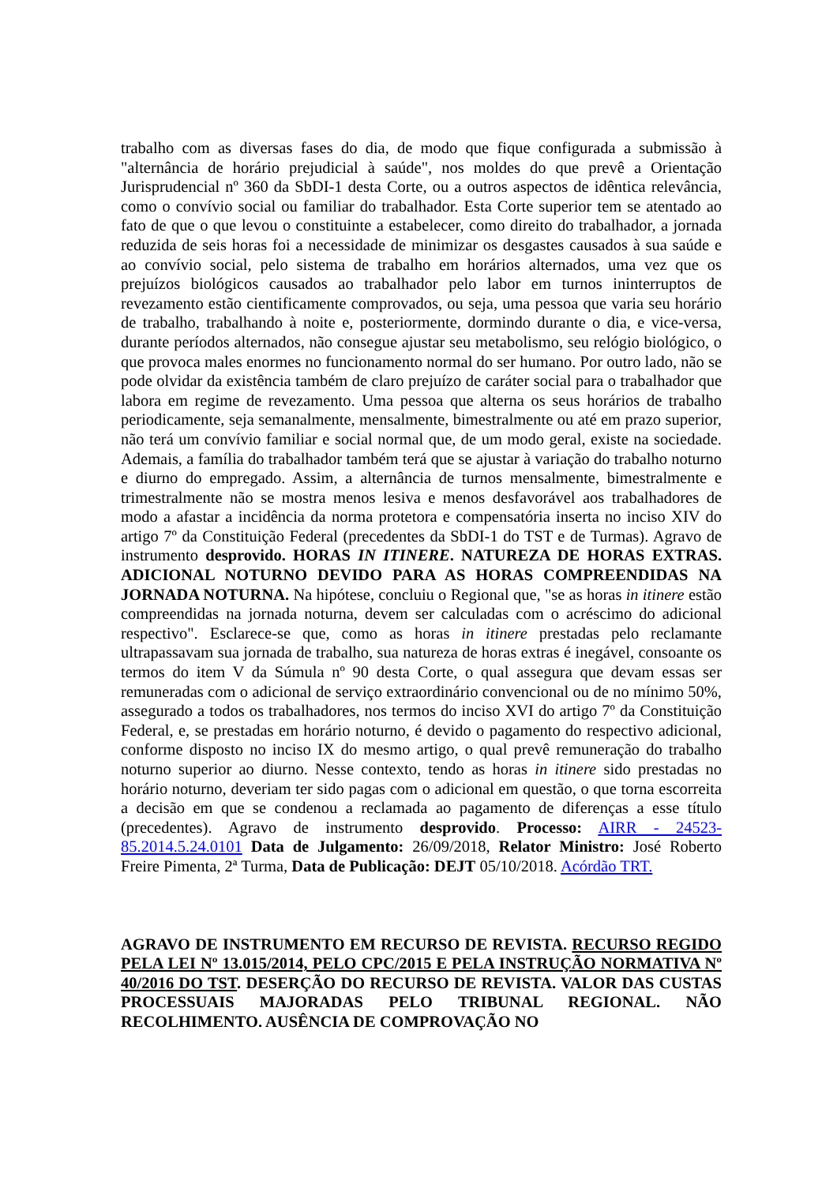trabalho com as diversas fases do dia, de modo que fique configurada a submissão à "alternância de horário prejudicial à saúde", nos moldes do que prevê a Orientação Jurisprudencial nº 360 da SbDI-1 desta Corte, ou a outros aspectos de idêntica relevância, como o convívio social ou familiar do trabalhador. Esta Corte superior tem se atentado ao fato de que o que levou o constituinte a estabelecer, como direito do trabalhador, a jornada reduzida de seis horas foi a necessidade de minimizar os desgastes causados à sua saúde e ao convívio social, pelo sistema de trabalho em horários alternados, uma vez que os prejuízos biológicos causados ao trabalhador pelo labor em turnos ininterruptos de revezamento estão cientificamente comprovados, ou seja, uma pessoa que varia seu horário de trabalho, trabalhando à noite e, posteriormente, dormindo durante o dia, e vice-versa, durante períodos alternados, não consegue ajustar seu metabolismo, seu relógio biológico, o que provoca males enormes no funcionamento normal do ser humano. Por outro lado, não se pode olvidar da existência também de claro prejuízo de caráter social para o trabalhador que labora em regime de revezamento. Uma pessoa que alterna os seus horários de trabalho periodicamente, seja semanalmente, mensalmente, bimestralmente ou até em prazo superior, não terá um convívio familiar e social normal que, de um modo geral, existe na sociedade. Ademais, a família do trabalhador também terá que se ajustar à variação do trabalho noturno e diurno do empregado. Assim, a alternância de turnos mensalmente, bimestralmente e trimestralmente não se mostra menos lesiva e menos desfavorável aos trabalhadores de modo a afastar a incidência da norma protetora e compensatória inserta no inciso XIV do artigo 7º da Constituição Federal (precedentes da SbDI-1 do TST e de Turmas). Agravo de instrumento desprovido. HORAS IN ITINERE. NATUREZA DE HORAS EXTRAS. ADICIONAL NOTURNO DEVIDO PARA AS HORAS COMPREENDIDAS NA JORNADA NOTURNA. Na hipótese, concluiu o Regional que, "se as horas in itinere estão compreendidas na jornada noturna, devem ser calculadas com o acréscimo do adicional respectivo". Esclarece-se que, como as horas in itinere prestadas pelo reclamante ultrapassavam sua jornada de trabalho, sua natureza de horas extras é inegável, consoante os termos do item V da Súmula nº 90 desta Corte, o qual assegura que devam essas ser remuneradas com o adicional de serviço extraordinário convencional ou de no mínimo 50%, assegurado a todos os trabalhadores, nos termos do inciso XVI do artigo 7º da Constituição Federal, e, se prestadas em horário noturno, é devido o pagamento do respectivo adicional, conforme disposto no inciso IX do mesmo artigo, o qual prevê remuneração do trabalho noturno superior ao diurno. Nesse contexto, tendo as horas in itinere sido prestadas no horário noturno, deveriam ter sido pagas com o adicional em questão, o que torna escorreita a decisão em que se condenou a reclamada ao pagamento de diferenças a esse título (precedentes). Agravo de instrumento desprovido. Processo: AIRR - 24523-85.2014.5.24.0101 Data de Julgamento: 26/09/2018, Relator Ministro: José Roberto Freire Pimenta, 2ª Turma, Data de Publicação: DEJT 05/10/2018. Acórdão TRT.
AGRAVO DE INSTRUMENTO EM RECURSO DE REVISTA. RECURSO REGIDO PELA LEI Nº 13.015/2014, PELO CPC/2015 E PELA INSTRUÇÃO NORMATIVA Nº 40/2016 DO TST. DESERÇÃO DO RECURSO DE REVISTA. VALOR DAS CUSTAS PROCESSUAIS MAJORADAS PELO TRIBUNAL REGIONAL. NÃO RECOLHIMENTO. AUSÊNCIA DE COMPROVAÇÃO NO